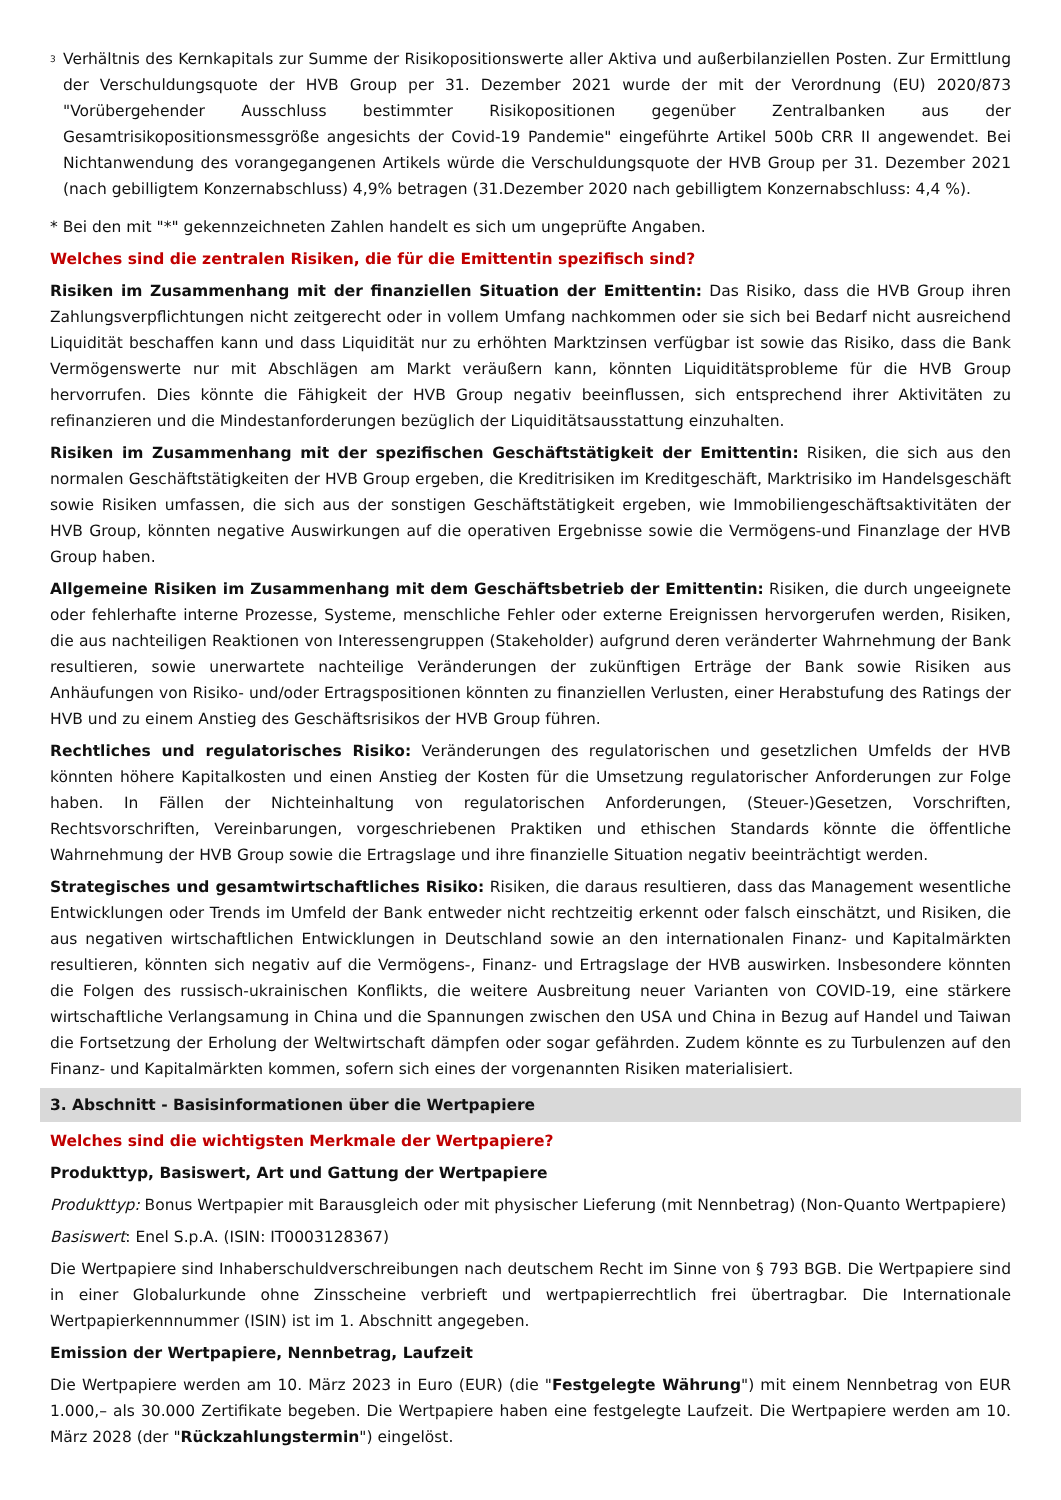<sup>3</sup>
Verhältnis des Kernkapitals zur Summe der Risikopositionswerte aller Aktiva und außerbilanziellen Posten. Zur Ermittlung der Verschuldungsquote der HVB Group per 31. Dezember 2021 wurde der mit der Verordnung (EU) 2020/873 "Vorübergehender Ausschluss bestimmter Risikopositionen gegenüber Zentralbanken aus der Gesamtrisikopositionsmessgröße angesichts der Covid-19 Pandemie" eingeführte Artikel 500b CRR II angewendet. Bei Nichtanwendung des vorangegangenen Artikels würde die Verschuldungsquote der HVB Group per 31. Dezember 2021 (nach gebilligtem Konzernabschluss) 4,9% betragen (31.Dezember 2020 nach gebilligtem Konzernabschluss: 4,4 %).
* Bei den mit "*" gekennzeichneten Zahlen handelt es sich um ungeprüfte Angaben.
Welches sind die zentralen Risiken, die für die Emittentin spezifisch sind?
Risiken im Zusammenhang mit der finanziellen Situation der Emittentin: Das Risiko, dass die HVB Group ihren Zahlungsverpflichtungen nicht zeitgerecht oder in vollem Umfang nachkommen oder sie sich bei Bedarf nicht ausreichend Liquidität beschaffen kann und dass Liquidität nur zu erhöhten Marktzinsen verfügbar ist sowie das Risiko, dass die Bank Vermögenswerte nur mit Abschlägen am Markt veräußern kann, könnten Liquiditätsprobleme für die HVB Group hervorrufen. Dies könnte die Fähigkeit der HVB Group negativ beeinflussen, sich entsprechend ihrer Aktivitäten zu refinanzieren und die Mindestanforderungen bezüglich der Liquiditätsausstattung einzuhalten.
Risiken im Zusammenhang mit der spezifischen Geschäftstätigkeit der Emittentin: Risiken, die sich aus den normalen Geschäftstätigkeiten der HVB Group ergeben, die Kreditrisiken im Kreditgeschäft, Marktrisiko im Handelsgeschäft sowie Risiken umfassen, die sich aus der sonstigen Geschäftstätigkeit ergeben, wie Immobiliengeschäftsaktivitäten der HVB Group, könnten negative Auswirkungen auf die operativen Ergebnisse sowie die Vermögens-und Finanzlage der HVB Group haben.
Allgemeine Risiken im Zusammenhang mit dem Geschäftsbetrieb der Emittentin: Risiken, die durch ungeeignete oder fehlerhafte interne Prozesse, Systeme, menschliche Fehler oder externe Ereignissen hervorgerufen werden, Risiken, die aus nachteiligen Reaktionen von Interessengruppen (Stakeholder) aufgrund deren veränderter Wahrnehmung der Bank resultieren, sowie unerwartete nachteilige Veränderungen der zukünftigen Erträge der Bank sowie Risiken aus Anhäufungen von Risiko- und/oder Ertragspositionen könnten zu finanziellen Verlusten, einer Herabstufung des Ratings der HVB und zu einem Anstieg des Geschäftsrisikos der HVB Group führen.
Rechtliches und regulatorisches Risiko: Veränderungen des regulatorischen und gesetzlichen Umfelds der HVB könnten höhere Kapitalkosten und einen Anstieg der Kosten für die Umsetzung regulatorischer Anforderungen zur Folge haben. In Fällen der Nichteinhaltung von regulatorischen Anforderungen, (Steuer-)Gesetzen, Vorschriften, Rechtsvorschriften, Vereinbarungen, vorgeschriebenen Praktiken und ethischen Standards könnte die öffentliche Wahrnehmung der HVB Group sowie die Ertragslage und ihre finanzielle Situation negativ beeinträchtigt werden.
Strategisches und gesamtwirtschaftliches Risiko: Risiken, die daraus resultieren, dass das Management wesentliche Entwicklungen oder Trends im Umfeld der Bank entweder nicht rechtzeitig erkennt oder falsch einschätzt, und Risiken, die aus negativen wirtschaftlichen Entwicklungen in Deutschland sowie an den internationalen Finanz- und Kapitalmärkten resultieren, könnten sich negativ auf die Vermögens-, Finanz- und Ertragslage der HVB auswirken. Insbesondere könnten die Folgen des russisch-ukrainischen Konflikts, die weitere Ausbreitung neuer Varianten von COVID-19, eine stärkere wirtschaftliche Verlangsamung in China und die Spannungen zwischen den USA und China in Bezug auf Handel und Taiwan die Fortsetzung der Erholung der Weltwirtschaft dämpfen oder sogar gefährden. Zudem könnte es zu Turbulenzen auf den Finanz- und Kapitalmärkten kommen, sofern sich eines der vorgenannten Risiken materialisiert.
3. Abschnitt - Basisinformationen über die Wertpapiere
Welches sind die wichtigsten Merkmale der Wertpapiere?
Produkttyp, Basiswert, Art und Gattung der Wertpapiere
Produkttyp: Bonus Wertpapier mit Barausgleich oder mit physischer Lieferung (mit Nennbetrag) (Non-Quanto Wertpapiere)
Basiswert: Enel S.p.A. (ISIN: IT0003128367)
Die Wertpapiere sind Inhaberschuldverschreibungen nach deutschem Recht im Sinne von § 793 BGB. Die Wertpapiere sind in einer Globalurkunde ohne Zinsscheine verbrieft und wertpapierrechtlich frei übertragbar. Die Internationale Wertpapierkennnummer (ISIN) ist im 1. Abschnitt angegeben.
Emission der Wertpapiere, Nennbetrag, Laufzeit
Die Wertpapiere werden am 10. März 2023 in Euro (EUR) (die "Festgelegte Währung") mit einem Nennbetrag von EUR 1.000,– als 30.000 Zertifikate begeben. Die Wertpapiere haben eine festgelegte Laufzeit. Die Wertpapiere werden am 10. März 2028 (der "Rückzahlungstermin") eingelöst.